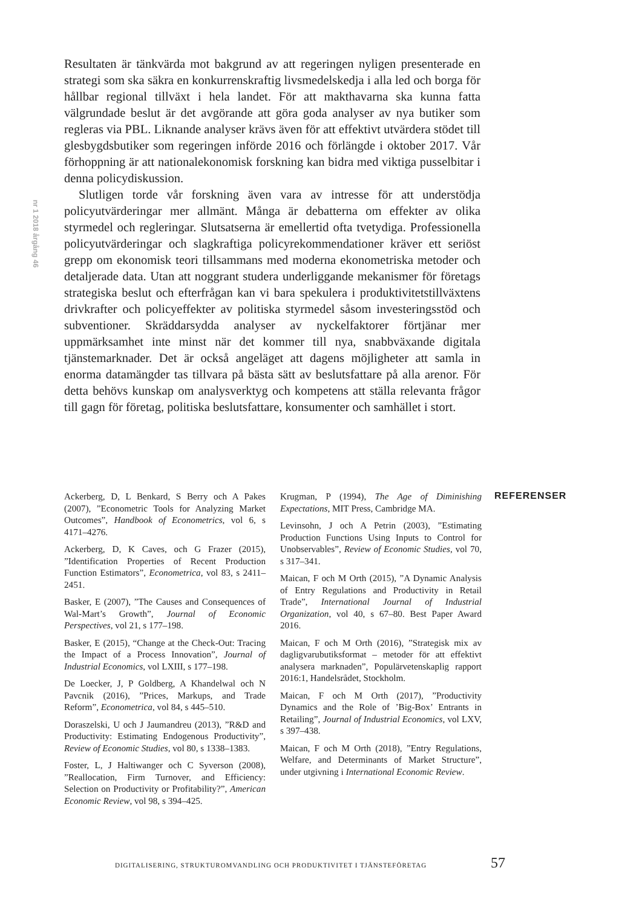nr 1 2018 årgång 46
Resultaten är tänkvärda mot bakgrund av att regeringen nyligen presenterade en strategi som ska säkra en konkurrenskraftig livsmedelskedja i alla led och borga för hållbar regional tillväxt i hela landet. För att makthavarna ska kunna fatta välgrundade beslut är det avgörande att göra goda analyser av nya butiker som regleras via PBL. Liknande analyser krävs även för att effektivt utvärdera stödet till glesbygdsbutiker som regeringen införde 2016 och förlängde i oktober 2017. Vår förhoppning är att nationalekonomisk forskning kan bidra med viktiga pusselbitar i denna policydiskussion.
Slutligen torde vår forskning även vara av intresse för att understödja policyutvärderingar mer allmänt. Många är debatterna om effekter av olika styrmedel och regleringar. Slutsatserna är emellertid ofta tvetydiga. Professionella policyutvärderingar och slagkraftiga policyrekommendationer kräver ett seriöst grepp om ekonomisk teori tillsammans med moderna ekonometriska metoder och detaljerade data. Utan att noggrant studera underliggande mekanismer för företags strategiska beslut och efterfrågan kan vi bara spekulera i produktivitetstillväxtens drivkrafter och policyeffekter av politiska styrmedel såsom investeringsstöd och subventioner. Skräddarsydda analyser av nyckelfaktorer förtjänar mer uppmärksamhet inte minst när det kommer till nya, snabbväxande digitala tjänstemarknader. Det är också angeläget att dagens möjligheter att samla in enorma datamängder tas tillvara på bästa sätt av beslutsfattare på alla arenor. För detta behövs kunskap om analysverktyg och kompetens att ställa relevanta frågor till gagn för företag, politiska beslutsfattare, konsumenter och samhället i stort.
REFERENSER
Ackerberg, D, L Benkard, S Berry och A Pakes (2007), ”Econometric Tools for Analyzing Market Outcomes”, Handbook of Econometrics, vol 6, s 4171–4276.
Ackerberg, D, K Caves, och G Frazer (2015), ”Identification Properties of Recent Production Function Estimators”, Econometrica, vol 83, s 2411–2451.
Basker, E (2007), ”The Causes and Consequences of Wal-Mart’s Growth”, Journal of Economic Perspectives, vol 21, s 177–198.
Basker, E (2015), “Change at the Check-Out: Tracing the Impact of a Process Innovation”, Journal of Industrial Economics, vol LXIII, s 177–198.
De Loecker, J, P Goldberg, A Khandelwal och N Pavcnik (2016), ”Prices, Markups, and Trade Reform”, Econometrica, vol 84, s 445–510.
Doraszelski, U och J Jaumandreu (2013), ”R&D and Productivity: Estimating Endogenous Productivity”, Review of Economic Studies, vol 80, s 1338–1383.
Foster, L, J Haltiwanger och C Syverson (2008), ”Reallocation, Firm Turnover, and Efficiency: Selection on Productivity or Profitability?”, American Economic Review, vol 98, s 394–425.
Krugman, P (1994), The Age of Diminishing Expectations, MIT Press, Cambridge MA.
Levinsohn, J och A Petrin (2003), ”Estimating Production Functions Using Inputs to Control for Unobservables”, Review of Economic Studies, vol 70, s 317–341.
Maican, F och M Orth (2015), ”A Dynamic Analysis of Entry Regulations and Productivity in Retail Trade”, International Journal of Industrial Organization, vol 40, s 67–80. Best Paper Award 2016.
Maican, F och M Orth (2016), ”Strategisk mix av dagligvarubutiksformat – metoder för att effektivt analysera marknaden”, Populärvetenskaplig rapport 2016:1, Handelsrådet, Stockholm.
Maican, F och M Orth (2017), ”Productivity Dynamics and the Role of ’Big-Box’ Entrants in Retailing”, Journal of Industrial Economics, vol LXV, s 397–438.
Maican, F och M Orth (2018), ”Entry Regulations, Welfare, and Determinants of Market Structure”, under utgivning i International Economic Review.
DIGITALISERING, STRUKTUROMVANDLING OCH PRODUKTIVITET I TJÄNSTEFÖRETAG 57